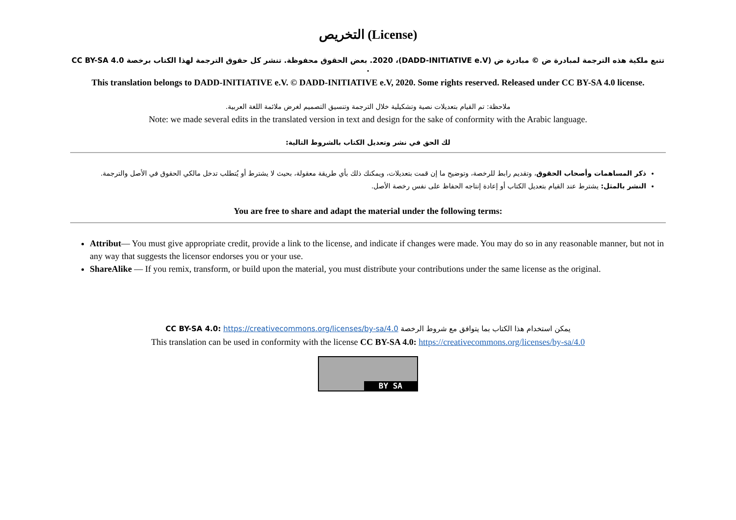التخريص (License)
تتبع ملكية هذه الترجمة لمبادرة ض © مبادرة ض (DADD-INITIATIVE e.V)، 2020. بعض الحقوق محفوظة. تنشر كل حقوق الترجمة لهذا الكتاب برخصة CC BY-SA 4.0 .
This translation belongs to DADD-INITIATIVE e.V. © DADD-INITIATIVE e.V, 2020. Some rights reserved. Released under CC BY-SA 4.0 license.
ملاحظة: تم القيام بتعديلات نصية وتشكيلية خلال الترجمة وتنسيق التصميم لغرض ملائمة اللغة العربية.
Note: we made several edits in the translated version in text and design for the sake of conformity with the Arabic language.
لك الحق في نشر وتعديل الكتاب بالشروط التالية:
ذكر المساهمات وأصحاب الحقوق، وتقديم رابط للرخصة، وتوضيح ما إن قمت بتعديلات، ويمكنك ذلك بأي طريقة معقولة، بحيث لا يشترط أو يُتطلب تدخل مالكي الحقوق في الأصل والترجمة.
النشر بالمثل: يشترط عند القيام بتعديل الكتاب أو إعادة إنتاجه الحفاظ على نفس رخصة الأصل.
You are free to share and adapt the material under the following terms:
Attribut— You must give appropriate credit, provide a link to the license, and indicate if changes were made. You may do so in any reasonable manner, but not in any way that suggests the licensor endorses you or your use.
ShareAlike — If you remix, transform, or build upon the material, you must distribute your contributions under the same license as the original.
يمكن استخدام هذا الكتاب بما يتوافق مع شروط الرخصة CC BY-SA 4.0: https://creativecommons.org/licenses/by-sa/4.0
This translation can be used in conformity with the license CC BY-SA 4.0: https://creativecommons.org/licenses/by-sa/4.0
BY SA